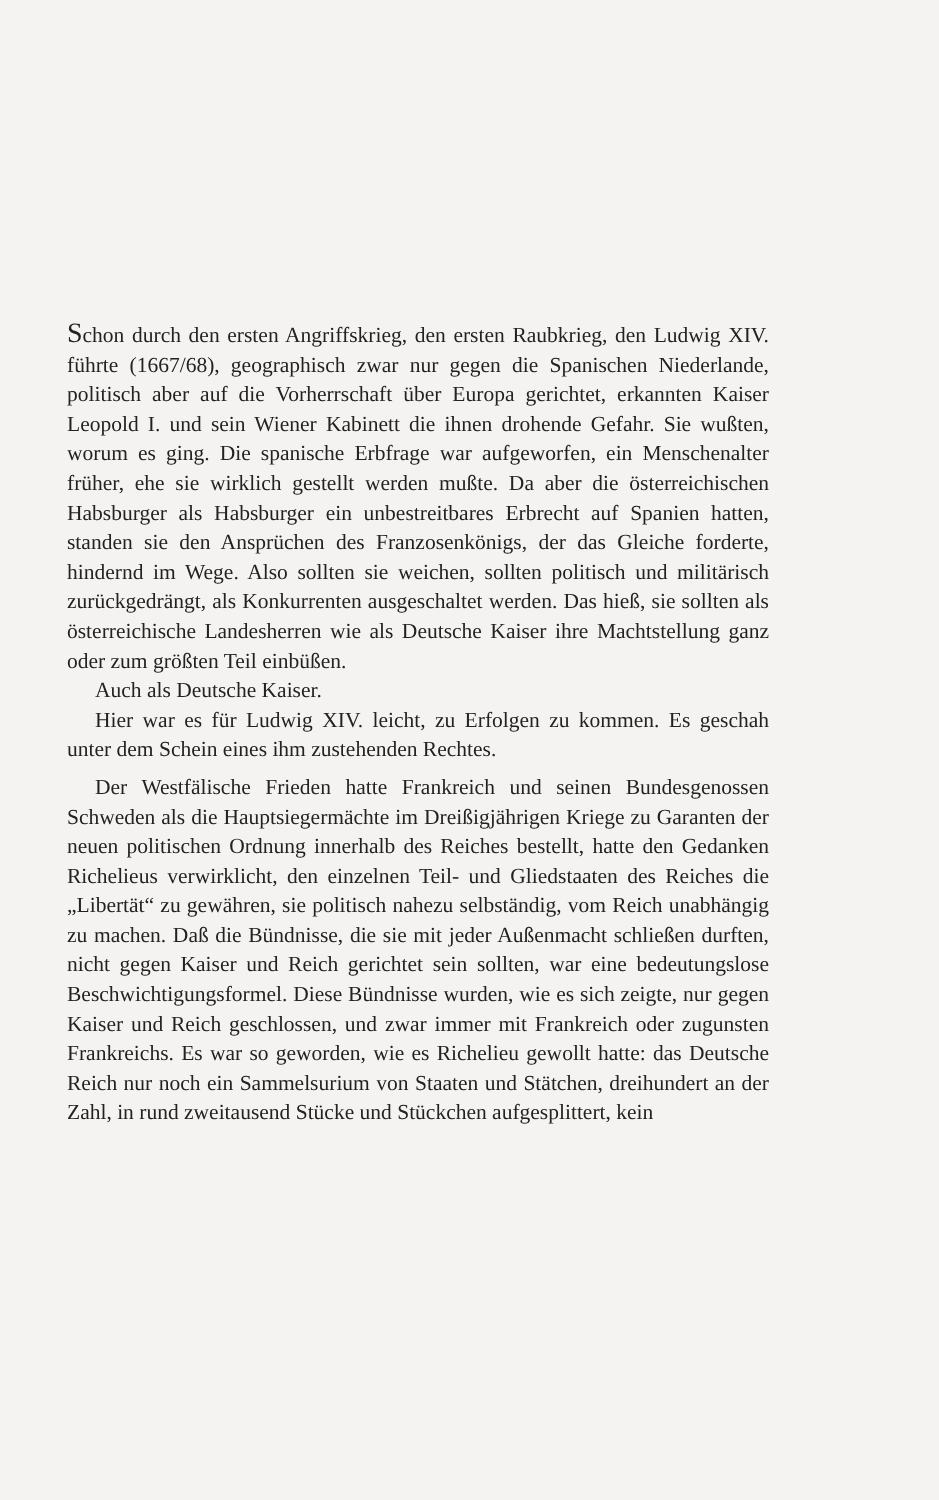Schon durch den ersten Angriffskrieg, den ersten Raubkrieg, den Ludwig XIV. führte (1667/68), geographisch zwar nur gegen die Spanischen Niederlande, politisch aber auf die Vorherrschaft über Europa gerichtet, erkannten Kaiser Leopold I. und sein Wiener Kabinett die ihnen drohende Gefahr. Sie wußten, worum es ging. Die spanische Erbfrage war aufgeworfen, ein Menschenalter früher, ehe sie wirklich gestellt werden mußte. Da aber die österreichischen Habsburger als Habsburger ein unbestreitbares Erbrecht auf Spanien hatten, standen sie den Ansprüchen des Franzosenkönigs, der das Gleiche forderte, hindernd im Wege. Also sollten sie weichen, sollten politisch und militärisch zurückgedrängt, als Konkurrenten ausgeschaltet werden. Das hieß, sie sollten als österreichische Landesherren wie als Deutsche Kaiser ihre Machtstellung ganz oder zum größten Teil einbüßen.
Auch als Deutsche Kaiser.
Hier war es für Ludwig XIV. leicht, zu Erfolgen zu kommen. Es geschah unter dem Schein eines ihm zustehenden Rechtes.
Der Westfälische Frieden hatte Frankreich und seinen Bundesgenossen Schweden als die Hauptsiegermächte im Dreißigjährigen Kriege zu Garanten der neuen politischen Ordnung innerhalb des Reiches bestellt, hatte den Gedanken Richelieus verwirklicht, den einzelnen Teil- und Gliedstaaten des Reiches die „Libertät“ zu gewähren, sie politisch nahezu selbständig, vom Reich unabhängig zu machen. Daß die Bündnisse, die sie mit jeder Außenmacht schließen durften, nicht gegen Kaiser und Reich gerichtet sein sollten, war eine bedeutungslose Beschwichtigungsformel. Diese Bündnisse wurden, wie es sich zeigte, nur gegen Kaiser und Reich geschlossen, und zwar immer mit Frankreich oder zugunsten Frankreichs. Es war so geworden, wie es Richelieu gewollt hatte: das Deutsche Reich nur noch ein Sammelsurium von Staaten und Stätchen, dreihundert an der Zahl, in rund zweitausend Stücke und Stückchen aufgesplittert, kein